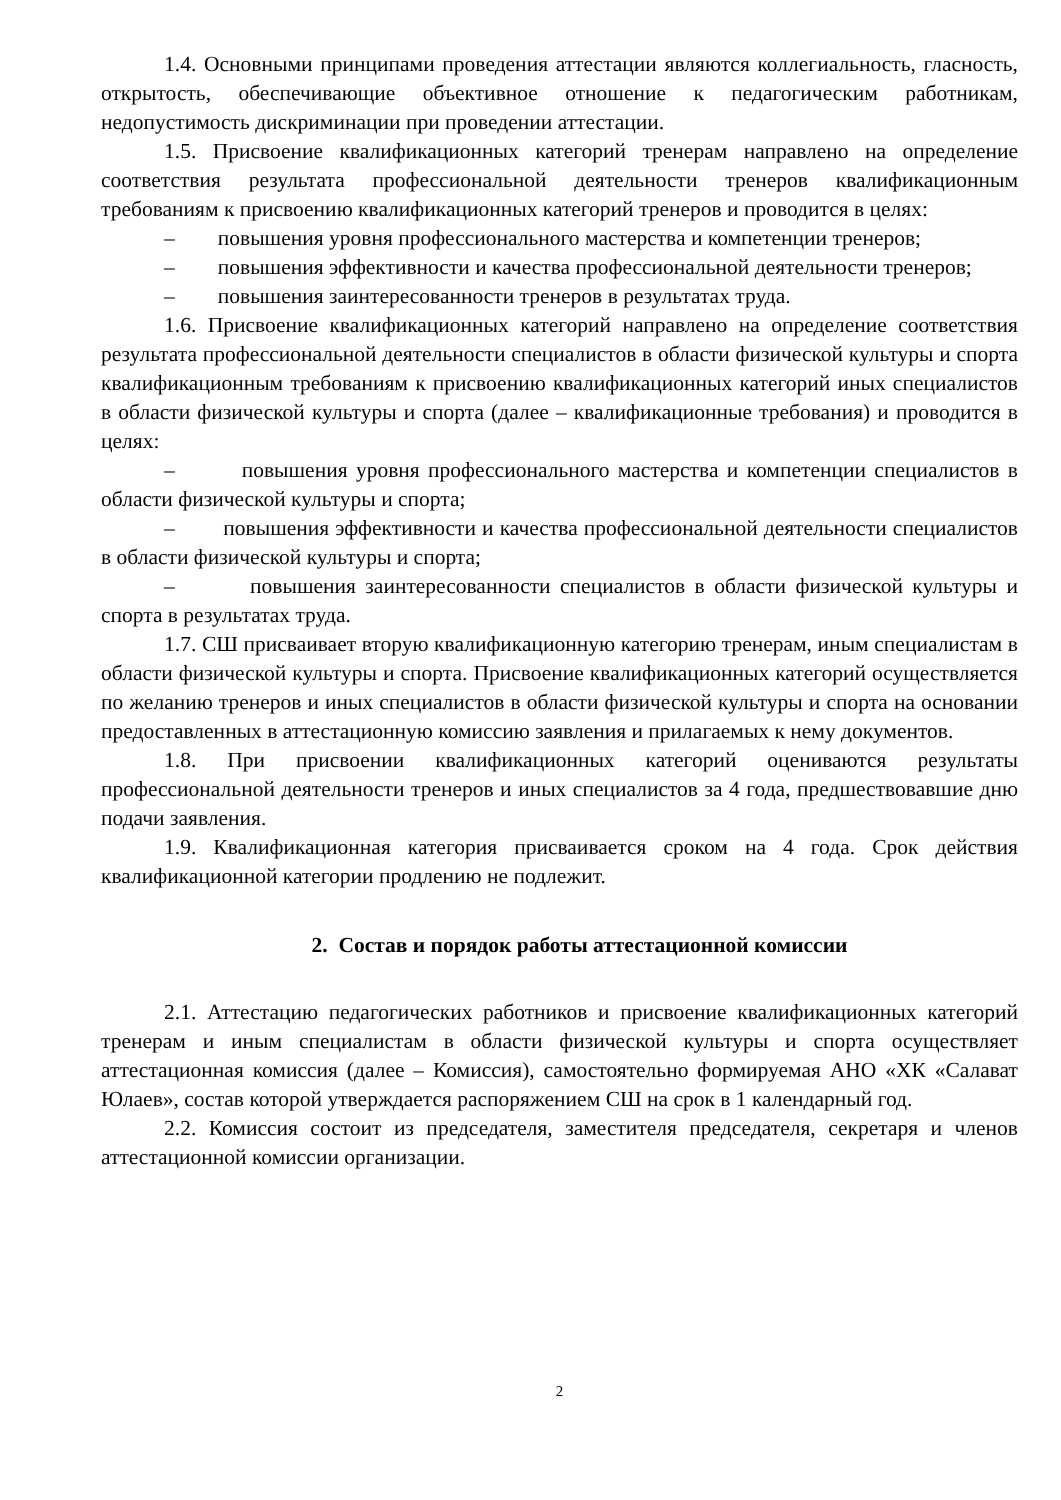1.4. Основными принципами проведения аттестации являются коллегиальность, гласность, открытость, обеспечивающие объективное отношение к педагогическим работникам, недопустимость дискриминации при проведении аттестации.
1.5. Присвоение квалификационных категорий тренерам направлено на определение соответствия результата профессиональной деятельности тренеров квалификационным требованиям к присвоению квалификационных категорий тренеров и проводится в целях:
– повышения уровня профессионального мастерства и компетенции тренеров;
– повышения эффективности и качества профессиональной деятельности тренеров;
– повышения заинтересованности тренеров в результатах труда.
1.6. Присвоение квалификационных категорий направлено на определение соответствия результата профессиональной деятельности специалистов в области физической культуры и спорта квалификационным требованиям к присвоению квалификационных категорий иных специалистов в области физической культуры и спорта (далее – квалификационные требования) и проводится в целях:
– повышения уровня профессионального мастерства и компетенции специалистов в области физической культуры и спорта;
– повышения эффективности и качества профессиональной деятельности специалистов в области физической культуры и спорта;
– повышения заинтересованности специалистов в области физической культуры и спорта в результатах труда.
1.7. СШ присваивает вторую квалификационную категорию тренерам, иным специалистам в области физической культуры и спорта. Присвоение квалификационных категорий осуществляется по желанию тренеров и иных специалистов в области физической культуры и спорта на основании предоставленных в аттестационную комиссию заявления и прилагаемых к нему документов.
1.8. При присвоении квалификационных категорий оцениваются результаты профессиональной деятельности тренеров и иных специалистов за 4 года, предшествовавшие дню подачи заявления.
1.9. Квалификационная категория присваивается сроком на 4 года. Срок действия квалификационной категории продлению не подлежит.
2. Состав и порядок работы аттестационной комиссии
2.1. Аттестацию педагогических работников и присвоение квалификационных категорий тренерам и иным специалистам в области физической культуры и спорта осуществляет аттестационная комиссия (далее – Комиссия), самостоятельно формируемая АНО «ХК «Салават Юлаев», состав которой утверждается распоряжением СШ на срок в 1 календарный год.
2.2. Комиссия состоит из председателя, заместителя председателя, секретаря и членов аттестационной комиссии организации.
2